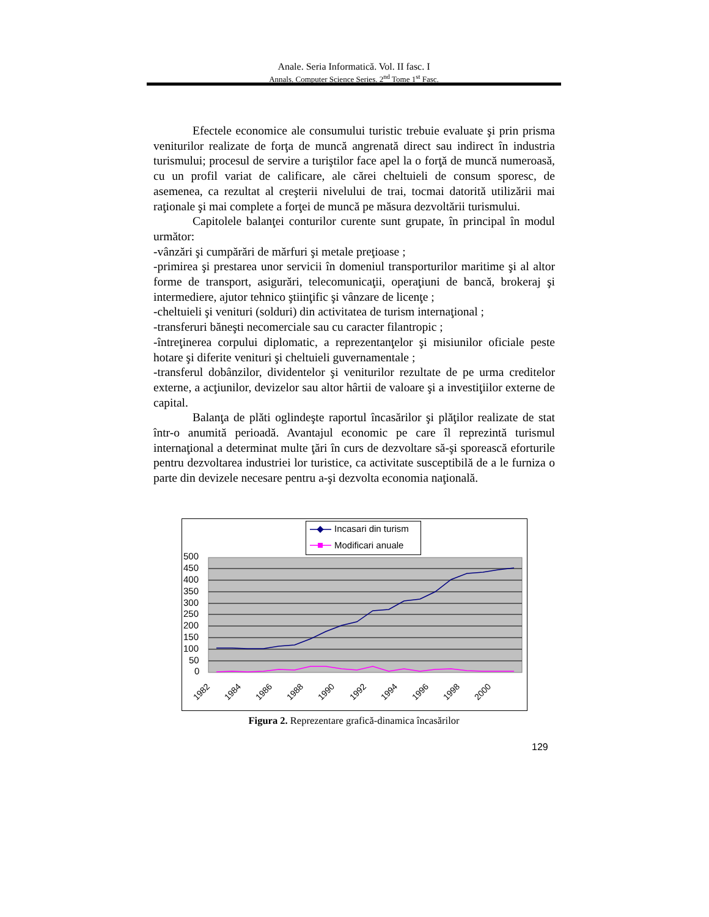Anale. Seria Informatică. Vol. II fasc. I
Annals. Computer Science Series. 2<sup>nd</sup> Tome 1<sup>st</sup> Fasc.
Efectele economice ale consumului turistic trebuie evaluate şi prin prisma veniturilor realizate de forţa de muncă angrenată direct sau indirect în industria turismului; procesul de servire a turiştilor face apel la o forţă de muncă numeroasă, cu un profil variat de calificare, ale cărei cheltuieli de consum sporesc, de asemenea, ca rezultat al creşterii nivelului de trai, tocmai datorită utilizării mai raţionale şi mai complete a forţei de muncă pe măsura dezvoltării turismului.
Capitolele balanţei conturilor curente sunt grupate, în principal în modul următor:
-vânzări şi cumpărări de mărfuri şi metale preţioase ;
-primirea şi prestarea unor servicii în domeniul transporturilor maritime şi al altor forme de transport, asigurări, telecomunicaţii, operaţiuni de bancă, brokeraj şi intermediere, ajutor tehnico ştiinţific şi vânzare de licenţe ;
-cheltuieli şi venituri (solduri) din activitatea de turism internaţional ;
-transferuri băneşti necomerciale sau cu caracter filantropic ;
-întreţinerea corpului diplomatic, a reprezentanţelor şi misiunilor oficiale peste hotare şi diferite venituri şi cheltuieli guvernamentale ;
-transferul dobânzilor, dividentelor şi veniturilor rezultate de pe urma creditelor externe, a acţiunilor, devizelor sau altor hârtii de valoare şi a investiţiilor externe de capital.
Balanţa de plăti oglindeşte raportul încasărilor şi plăţilor realizate de stat într-o anumită perioadă. Avantajul economic pe care îl reprezintă turismul internaţional a determinat multe ţări în curs de dezvoltare să-şi sporească eforturile pentru dezvoltarea industriei lor turistice, ca activitate susceptibilă de a le furniza o parte din devizele necesare pentru a-şi dezvolta economia naţională.
Incasari din turism
Modificari anuale
500
450
400
350
300
250
200
150
100
50
0
1982
1984
1986
1988
1990
1992
1994
1996
1998
2000
Figura 2. Reprezentare grafică-dinamica încasărilor
129